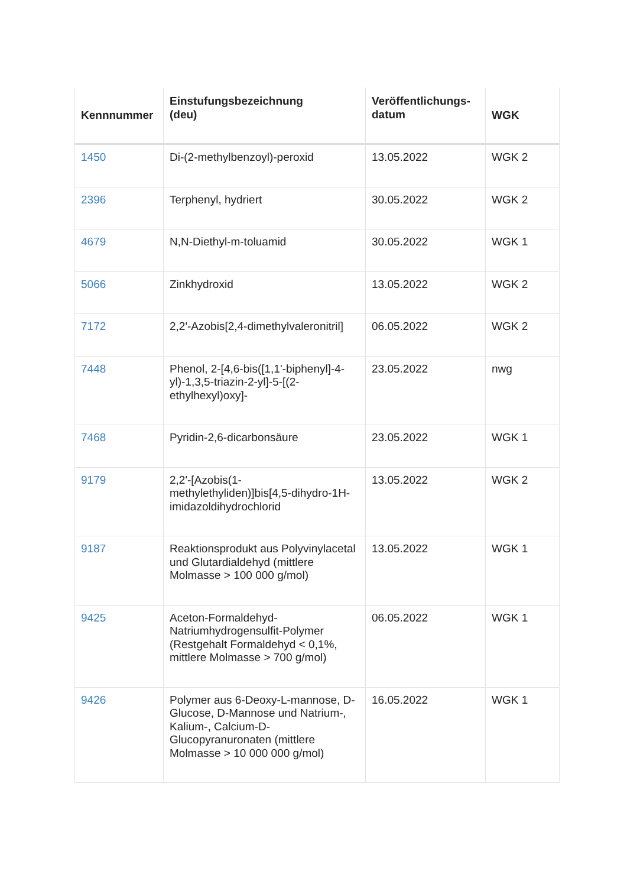| Kennnummer | Einstufungsbezeichnung (deu) | Veröffentlichungs- datum | WGK |
| --- | --- | --- | --- |
| 1450 | Di-(2-methylbenzoyl)-peroxid | 13.05.2022 | WGK 2 |
| 2396 | Terphenyl, hydriert | 30.05.2022 | WGK 2 |
| 4679 | N,N-Diethyl-m-toluamid | 30.05.2022 | WGK 1 |
| 5066 | Zinkhydroxid | 13.05.2022 | WGK 2 |
| 7172 | 2,2'-Azobis[2,4-dimethylvaleronitril] | 06.05.2022 | WGK 2 |
| 7448 | Phenol, 2-[4,6-bis([1,1'-biphenyl]-4-yl)-1,3,5-triazin-2-yl]-5-[(2-ethylhexyl)oxy]- | 23.05.2022 | nwg |
| 7468 | Pyridin-2,6-dicarbonsäure | 23.05.2022 | WGK 1 |
| 9179 | 2,2'-[Azobis(1-methylethyliden)]bis[4,5-dihydro-1H-imidazoldihydrochlorid | 13.05.2022 | WGK 2 |
| 9187 | Reaktionsprodukt aus Polyvinylacetal und Glutardialdehyd (mittlere Molmasse > 100 000 g/mol) | 13.05.2022 | WGK 1 |
| 9425 | Aceton-Formaldehyd-Natriumhydrogensulfit-Polymer (Restgehalt Formaldehyd < 0,1%, mittlere Molmasse > 700 g/mol) | 06.05.2022 | WGK 1 |
| 9426 | Polymer aus 6-Deoxy-L-mannose, D-Glucose, D-Mannose und Natrium-, Kalium-, Calcium-D-Glucopyranuronaten (mittlere Molmasse > 10 000 000 g/mol) | 16.05.2022 | WGK 1 |